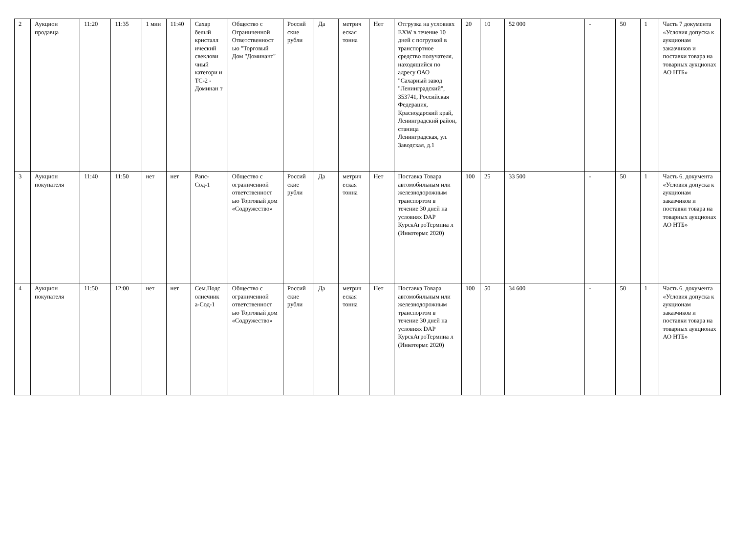| 2 | Аукцион продавца | 11:20 | 11:35 | 1 мин | 11:40 | Сахар белый кристалл ический свеклови чный категори и ТС-2 - Доминан т | Общество с Ограниченной Ответственност ью "Торговый Дом "Доминант" | Россий ские рубли | Да | метрич еская тонна | Нет | Отгрузка на условиях EXW в течение 10 дней с погрузкой в транспортное средство получателя, находящийся по адресу ОАО "Сахарный завод "Ленинградский", 353741, Российская Федерация, Краснодарский край, Ленинградский район, станица Ленинградская, ул. Заводская, д.1 | 20 | 10 | 52 000 | - | 50 | 1 | Часть 7 документа «Условия допуска к аукционам заказчиков и поставки товара на товарных аукционах АО НТБ» |
| 3 | Аукцион покупателя | 11:40 | 11:50 | нет | нет | Рапс-Сод-1 | Общество с ограниченной ответственност ью Торговый дом «Содружество» | Россий ские рубли | Да | метрич еская тонна | Нет | Поставка Товара автомобильным или железнодорожным транспортом в течение 30 дней на условиях DAP КурскАгроТермина л (Инкотермс 2020) | 100 | 25 | 33 500 | - | 50 | 1 | Часть 6. документа «Условия допуска к аукционам заказчиков и поставки товара на товарных аукционах АО НТБ» |
| 4 | Аукцион покупателя | 11:50 | 12:00 | нет | нет | Сем.Подс олнечник а-Сод-1 | Общество с ограниченной ответственност ью Торговый дом «Содружество» | Россий ские рубли | Да | метрич еская тонна | Нет | Поставка Товара автомобильным или железнодорожным транспортом в течение 30 дней на условиях DAP КурскАгроТермина л (Инкотермс 2020) | 100 | 50 | 34 600 | - | 50 | 1 | Часть 6. документа «Условия допуска к аукционам заказчиков и поставки товара на товарных аукционах АО НТБ» |